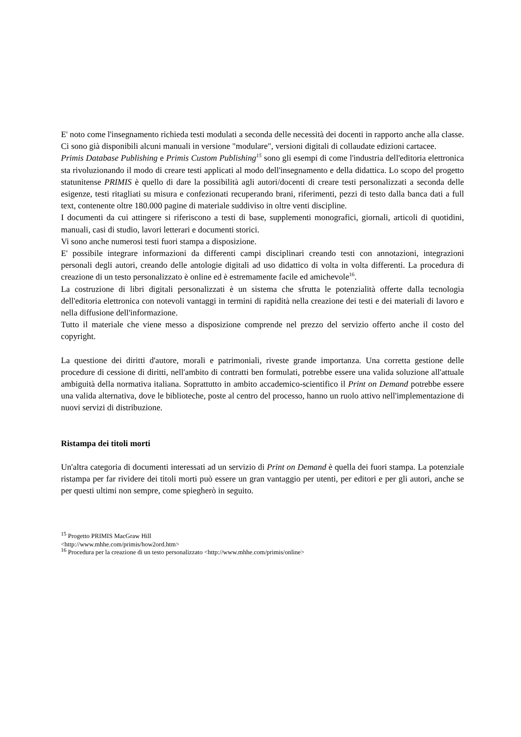E' noto come l'insegnamento richieda testi modulati a seconda delle necessità dei docenti in rapporto anche alla classe. Ci sono già disponibili alcuni manuali in versione "modulare", versioni digitali di collaudate edizioni cartacee.
Primis Database Publishing e Primis Custom Publishing<sup>15</sup> sono gli esempi di come l'industria dell'editoria elettronica sta rivoluzionando il modo di creare testi applicati al modo dell'insegnamento e della didattica. Lo scopo del progetto statunitense PRIMIS è quello di dare la possibilità agli autori/docenti di creare testi personalizzati a seconda delle esigenze, testi ritagliati su misura e confezionati recuperando brani, riferimenti, pezzi di testo dalla banca dati a full text, contenente oltre 180.000 pagine di materiale suddiviso in oltre venti discipline.
I documenti da cui attingere si riferiscono a testi di base, supplementi monografici, giornali, articoli di quotidini, manuali, casi di studio, lavori letterari e documenti storici.
Vi sono anche numerosi testi fuori stampa a disposizione.
E' possibile integrare informazioni da differenti campi disciplinari creando testi con annotazioni, integrazioni personali degli autori, creando delle antologie digitali ad uso didattico di volta in volta differenti. La procedura di creazione di un testo personalizzato è online ed è estremamente facile ed amichevole<sup>16</sup>.
La costruzione di libri digitali personalizzati è un sistema che sfrutta le potenzialità offerte dalla tecnologia dell'editoria elettronica con notevoli vantaggi in termini di rapidità nella creazione dei testi e dei materiali di lavoro e nella diffusione dell'informazione.
Tutto il materiale che viene messo a disposizione comprende nel prezzo del servizio offerto anche il costo del copyright.
La questione dei diritti d'autore, morali e patrimoniali, riveste grande importanza. Una corretta gestione delle procedure di cessione di diritti, nell'ambito di contratti ben formulati, potrebbe essere una valida soluzione all'attuale ambiguità della normativa italiana. Soprattutto in ambito accademico-scientifico il Print on Demand potrebbe essere una valida alternativa, dove le biblioteche, poste al centro del processo, hanno un ruolo attivo nell'implementazione di nuovi servizi di distribuzione.
Ristampa dei titoli morti
Un'altra categoria di documenti interessati ad un servizio di Print on Demand è quella dei fuori stampa. La potenziale ristampa per far rividere dei titoli morti può essere un gran vantaggio per utenti, per editori e per gli autori, anche se per questi ultimi non sempre, come spiegherò in seguito.
<sup>15</sup> Progetto PRIMIS MacGraw Hill
<http://www.mhhe.com/primis/how2ord.htm>
<sup>16</sup> Procedura per la creazione di un testo personalizzato <http://www.mhhe.com/primis/online>